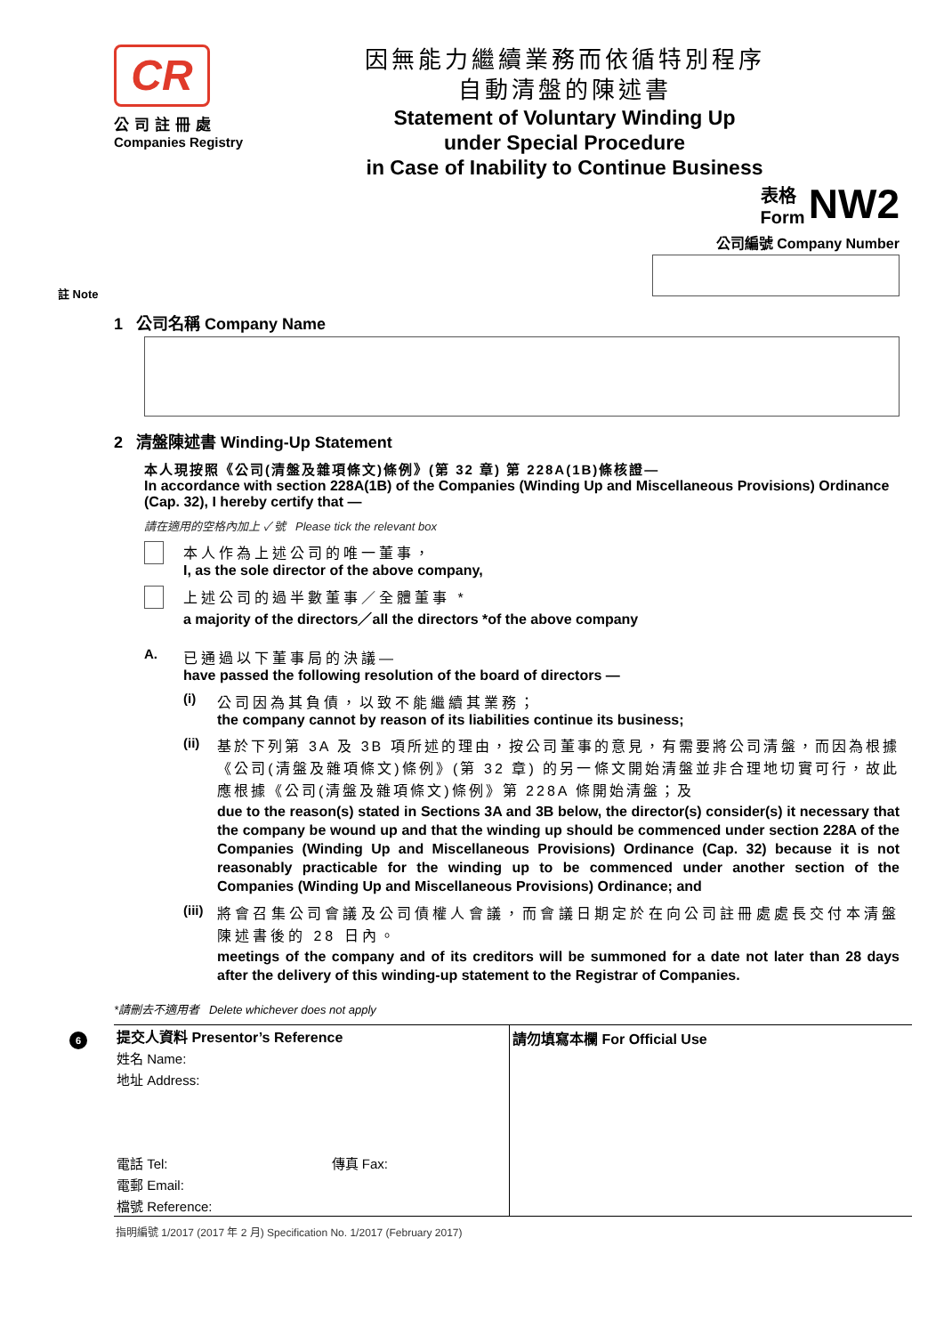CR
公司註冊處
Companies Registry
因無能力繼續業務而依循特別程序
自動清盤的陳述書
Statement of Voluntary Winding Up
under Special Procedure
in Case of Inability to Continue Business
表格
Form NW2
公司編號 Company Number
註 Note
1 公司名稱 Company Name
2 清盤陳述書 Winding-Up Statement
本人現按照《公司(清盤及雜項條文)條例》(第 32 章) 第 228A(1B)條核證—
In accordance with section 228A(1B) of the Companies (Winding Up and Miscellaneous Provisions) Ordinance (Cap. 32), I hereby certify that —
請在適用的空格內加上 ✓ 號 Please tick the relevant box
本人作為上述公司的唯一董事，
I, as the sole director of the above company,
上述公司的過半數董事／全體董事 *
a majority of the directors／all the directors *of the above company
A. 已通過以下董事局的決議—
have passed the following resolution of the board of directors —
(i) 公司因為其負債，以致不能繼續其業務；
the company cannot by reason of its liabilities continue its business;
(ii)
基於下列第 3A 及 3B 項所述的理由，按公司董事的意見，有需要將公司清盤，而因為根據《公司(清盤及雜項條文)條例》(第 32 章) 的另一條文開始清盤並非合理地切實可行，故此應根據《公司(清盤及雜項條文)條例》第 228A 條開始清盤；及
due to the reason(s) stated in Sections 3A and 3B below, the director(s) consider(s) it necessary that the company be wound up and that the winding up should be commenced under section 228A of the Companies (Winding Up and Miscellaneous Provisions) Ordinance (Cap. 32) because it is not reasonably practicable for the winding up to be commenced under another section of the Companies (Winding Up and Miscellaneous Provisions) Ordinance; and
(iii)
將會召集公司會議及公司債權人會議，而會議日期定於在向公司註冊處處長交付本清盤陳述書後的 28 日內。
meetings of the company and of its creditors will be summoned for a date not later than 28 days after the delivery of this winding-up statement to the Registrar of Companies.
*請刪去不適用者 Delete whichever does not apply
6
提交人資料 Presentor’s Reference
姓名 Name:
地址 Address:
電話 Tel: 傳真 Fax:
電郵 Email:
檔號 Reference:
請勿填寫本欄 For Official Use
指明編號 1/2017 (2017 年 2 月) Specification No. 1/2017 (February 2017)